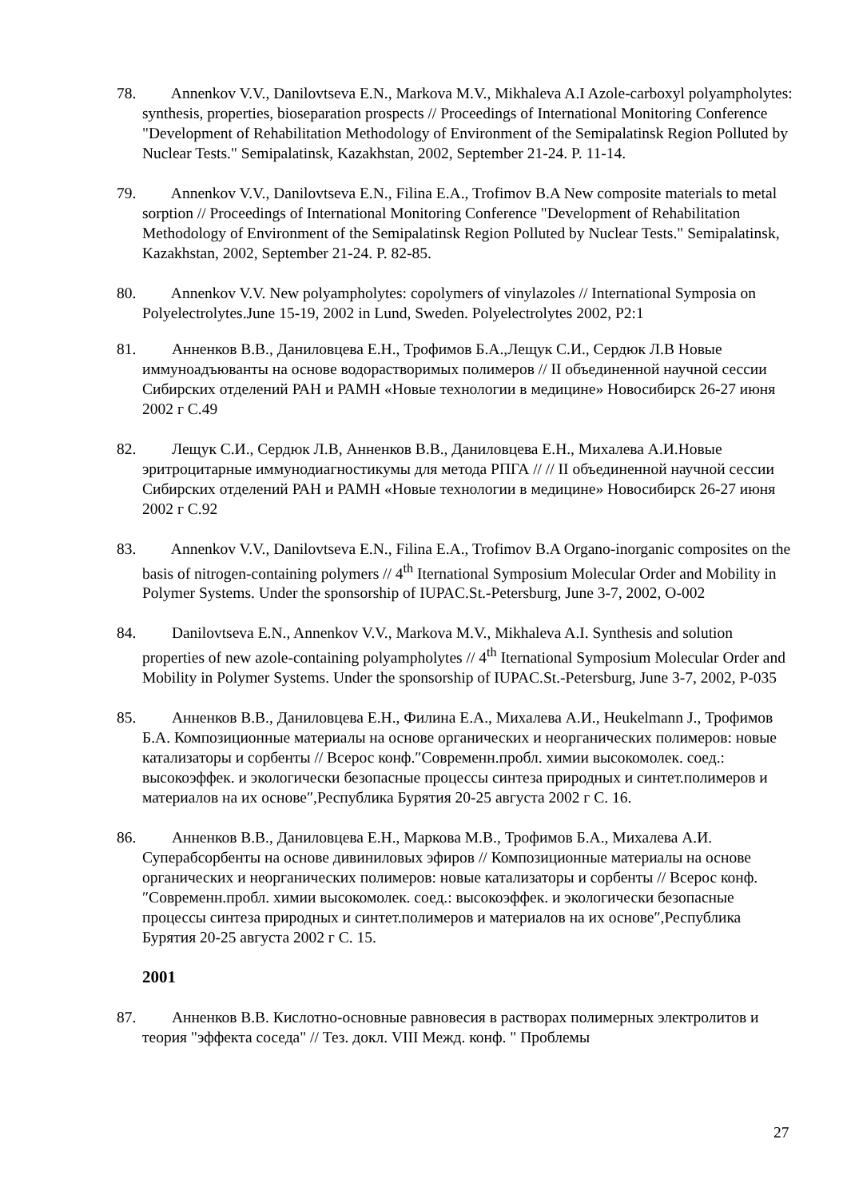78. Annenkov V.V., Danilovtseva E.N., Markova M.V., Mikhaleva A.I Azole-carboxyl polyampholytes: synthesis, properties, bioseparation prospects // Proceedings of International Monitoring Conference "Development of Rehabilitation Methodology of Environment of the Semipalatinsk Region Polluted by Nuclear Tests." Semipalatinsk, Kazakhstan, 2002, September 21-24. P. 11-14.
79. Annenkov V.V., Danilovtseva E.N., Filina E.A., Trofimov B.A New composite materials to metal sorption // Proceedings of International Monitoring Conference "Development of Rehabilitation Methodology of Environment of the Semipalatinsk Region Polluted by Nuclear Tests." Semipalatinsk, Kazakhstan, 2002, September 21-24. P. 82-85.
80. Annenkov V.V. New polyampholytes: copolymers of vinylazoles // International Symposia on Polyelectrolytes.June 15-19, 2002 in Lund, Sweden. Polyelectrolytes 2002, P2:1
81. Анненков В.В., Даниловцева Е.Н., Трофимов Б.А.,Лещук С.И., Сердюк Л.В Новые иммуноадъюванты на основе водорастворимых полимеров // II объединенной научной сессии Сибирских отделений РАН и РАМН «Новые технологии в медицине» Новосибирск 26-27 июня 2002 г С.49
82. Лещук С.И., Сердюк Л.В, Анненков В.В., Даниловцева Е.Н., Михалева А.И.Новые эритроцитарные иммунодиагностикумы для метода РПГА // // II объединенной научной сессии Сибирских отделений РАН и РАМН «Новые технологии в медицине» Новосибирск 26-27 июня 2002 г С.92
83. Annenkov V.V., Danilovtseva E.N., Filina E.A., Trofimov B.A Organo-inorganic composites on the basis of nitrogen-containing polymers // 4<sup>th</sup> Iternational Symposium Molecular Order and Mobility in Polymer Systems. Under the sponsorship of IUPAC.St.-Petersburg, June 3-7, 2002, O-002
84. Danilovtseva E.N., Annenkov V.V., Markova M.V., Mikhaleva A.I. Synthesis and solution properties of new azole-containing polyampholytes // 4<sup>th</sup> Iternational Symposium Molecular Order and Mobility in Polymer Systems. Under the sponsorship of IUPAC.St.-Petersburg, June 3-7, 2002, P-035
85. Анненков В.В., Даниловцева Е.Н., Филина Е.А., Михалева А.И., Heukelmann J., Трофимов Б.А. Композиционные материалы на основе органических и неорганических полимеров: новые катализаторы и сорбенты // Всерос конф.″Современн.пробл. химии высокомолек. соед.: высокоэффек. и экологически безопасные процессы синтеза природных и синтет.полимеров и материалов на их основе″,Республика Бурятия 20-25 августа 2002 г С. 16.
86. Анненков В.В., Даниловцева Е.Н., Маркова М.В., Трофимов Б.А., Михалева А.И. Суперабсорбенты на основе дивиниловых эфиров // Композиционные материалы на основе органических и неорганических полимеров: новые катализаторы и сорбенты // Всерос конф.″Современн.пробл. химии высокомолек. соед.: высокоэффек. и экологически безопасные процессы синтеза природных и синтет.полимеров и материалов на их основе″,Республика Бурятия 20-25 августа 2002 г С. 15.
2001
87. Анненков В.В. Кислотно-основные равновесия в растворах полимерных электролитов и теория "эффекта соседа" // Тез. докл. VIII Межд. конф. " Проблемы
27